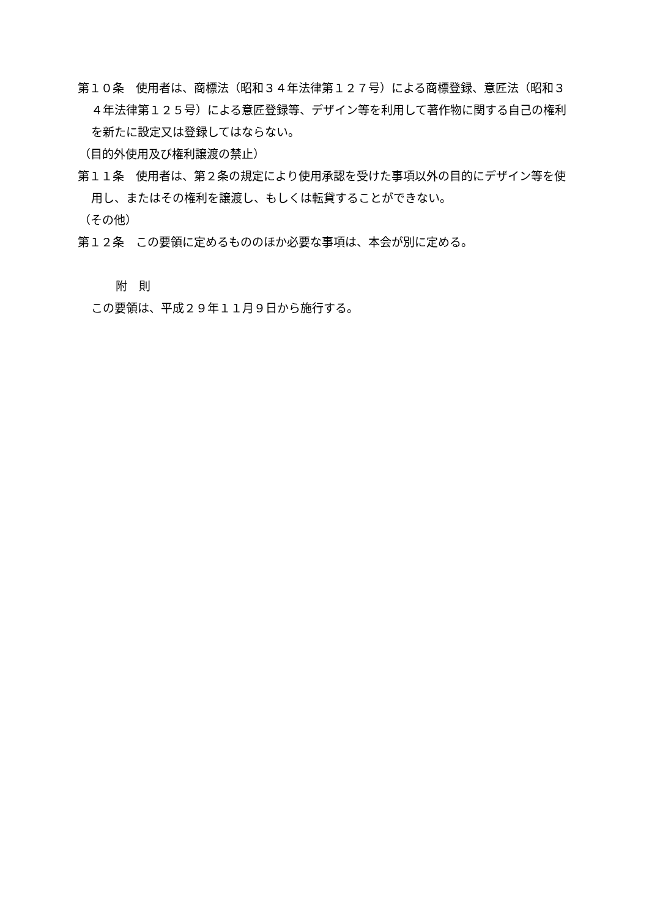第１０条　使用者は、商標法（昭和３４年法律第１２７号）による商標登録、意匠法（昭和３４年法律第１２５号）による意匠登録等、デザイン等を利用して著作物に関する自己の権利を新たに設定又は登録してはならない。
（目的外使用及び権利譲渡の禁止）
第１１条　使用者は、第２条の規定により使用承認を受けた事項以外の目的にデザイン等を使用し、またはその権利を譲渡し、もしくは転貸することができない。
（その他）
第１２条　この要領に定めるもののほか必要な事項は、本会が別に定める。
附　則
この要領は、平成２９年１１月９日から施行する。